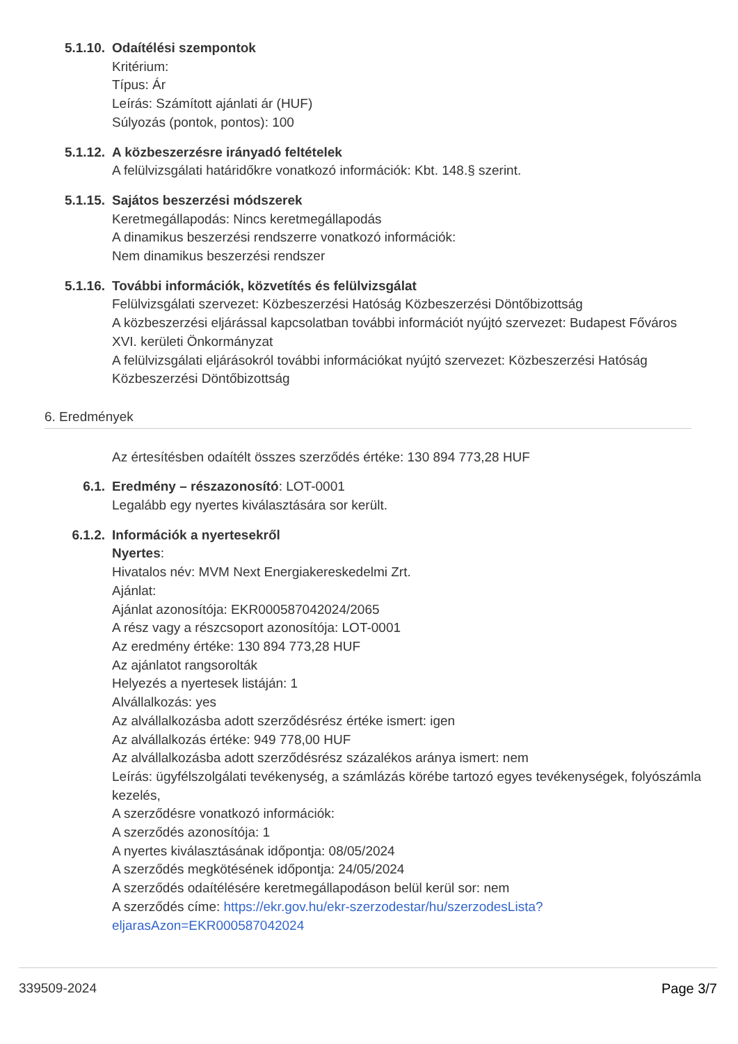5.1.10. Odaítélési szempontok
Kritérium:
Típus: Ár
Leírás: Számított ajánlati ár (HUF)
Súlyozás (pontok, pontos): 100
5.1.12. A közbeszerzésre irányadó feltételek
A felülvizsgálati határidőkre vonatkozó információk: Kbt. 148.§ szerint.
5.1.15. Sajátos beszerzési módszerek
Keretmegállapodás: Nincs keretmegállapodás
A dinamikus beszerzési rendszerre vonatkozó információk:
Nem dinamikus beszerzési rendszer
5.1.16. További információk, közvetítés és felülvizsgálat
Felülvizsgálati szervezet: Közbeszerzési Hatóság Közbeszerzési Döntőbizottság
A közbeszerzési eljárással kapcsolatban további információt nyújtó szervezet: Budapest Főváros XVI. kerületi Önkormányzat
A felülvizsgálati eljárásokról további információkat nyújtó szervezet: Közbeszerzési Hatóság Közbeszerzési Döntőbizottság
6. Eredmények
Az értesítésben odaítélt összes szerződés értéke: 130 894 773,28 HUF
6.1. Eredmény – részazonosító: LOT-0001
Legalább egy nyertes kiválasztására sor került.
6.1.2. Információk a nyertesekről
Nyertes:
Hivatalos név: MVM Next Energiakereskedelmi Zrt.
Ajánlat:
Ajánlat azonosítója: EKR000587042024/2065
A rész vagy a részcsoport azonosítója: LOT-0001
Az eredmény értéke: 130 894 773,28 HUF
Az ajánlatot rangsorolták
Helyezés a nyertesek listáján: 1
Alvállalkozás: yes
Az alvállalkozásba adott szerződésrész értéke ismert: igen
Az alvállalkozás értéke: 949 778,00 HUF
Az alvállalkozásba adott szerződésrész százalékos aránya ismert: nem
Leírás: ügyfélszolgálati tevékenység, a számlázás körébe tartozó egyes tevékenységek, folyószámla kezelés,
A szerződésre vonatkozó információk:
A szerződés azonosítója: 1
A nyertes kiválasztásának időpontja: 08/05/2024
A szerződés megkötésének időpontja: 24/05/2024
A szerződés odaítélésére keretmegállapodáson belül kerül sor: nem
A szerződés címe: https://ekr.gov.hu/ekr-szerzodestar/hu/szerzodesLista?
eljarasAzon=EKR000587042024
339509-2024 Page 3/7